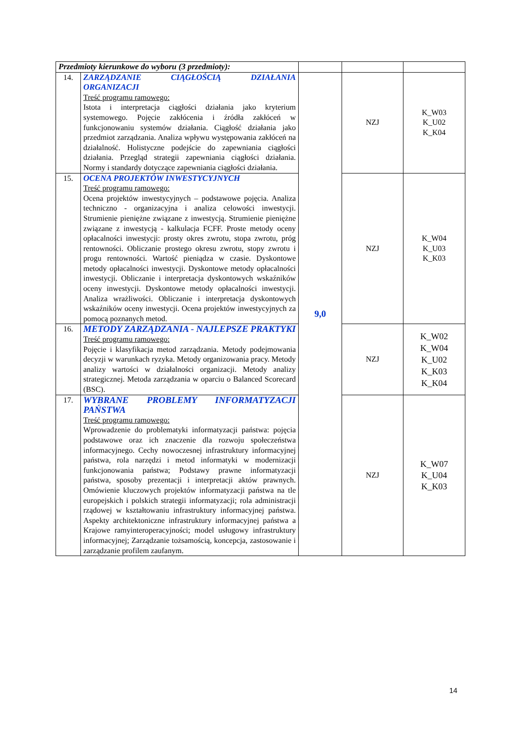| Przedmioty kierunkowe do wyboru (3 przedmioty): | | | | |
| 14. | ZARZĄDZANIE CIĄGŁOŚCIĄ DZIAŁANIA ORGANIZACJI Treść programu ramowego: Istota i interpretacja ciągłości działania jako kryterium systemowego. Pojęcie zakłócenia i źródła zakłóceń w funkcjonowaniu systemów działania. Ciągłość działania jako przedmiot zarządzania. Analiza wpływu występowania zakłóceń na działalność. Holistyczne podejście do zapewniania ciągłości działania. Przegląd strategii zapewniania ciągłości działania. Normy i standardy dotyczące zapewniania ciągłości działania. | 9,0 | NZJ | K_W03 K_U02 K_K04 |
| 15. | OCENA PROJEKTÓW INWESTYCYJNYCH Treść programu ramowego: Ocena projektów inwestycyjnych – podstawowe pojęcia. Analiza techniczno - organizacyjna i analiza celowości inwestycji. Strumienie pieniężne związane z inwestycją. Strumienie pieniężne związane z inwestycją - kalkulacja FCFF. Proste metody oceny opłacalności inwestycji: prosty okres zwrotu, stopa zwrotu, próg rentowności. Obliczanie prostego okresu zwrotu, stopy zwrotu i progu rentowności. Wartość pieniądza w czasie. Dyskontowe metody opłacalności inwestycji. Dyskontowe metody opłacalności inwestycji. Obliczanie i interpretacja dyskontowych wskaźników oceny inwestycji. Dyskontowe metody opłacalności inwestycji. Analiza wrażliwości. Obliczanie i interpretacja dyskontowych wskaźników oceny inwestycji. Ocena projektów inwestycyjnych za pomocą poznanych metod. | | NZJ | K_W04 K_U03 K_K03 |
| 16. | METODY ZARZĄDZANIA - NAJLEPSZE PRAKTYKI Treść programu ramowego: Pojęcie i klasyfikacja metod zarządzania. Metody podejmowania decyzji w warunkach ryzyka. Metody organizowania pracy. Metody analizy wartości w działalności organizacji. Metody analizy strategicznej. Metoda zarządzania w oparciu o Balanced Scorecard (BSC). | | NZJ | K_W02 K_W04 K_U02 K_K03 K_K04 |
| 17. | WYBRANE PROBLEMY INFORMATYZACJI PAŃSTWA Treść programu ramowego: Wprowadzenie do problematyki informatyzacji państwa: pojęcia podstawowe oraz ich znaczenie dla rozwoju społeczeństwa informacyjnego. Cechy nowoczesnej infrastruktury informacyjnej państwa, rola narzędzi i metod informatyki w modernizacji funkcjonowania państwa; Podstawy prawne informatyzacji państwa, sposoby prezentacji i interpretacji aktów prawnych. Omówienie kluczowych projektów informatyzacji państwa na tle europejskich i polskich strategii informatyzacji; rola administracji rządowej w kształtowaniu infrastruktury informacyjnej państwa. Aspekty architektoniczne infrastruktury informacyjnej państwa a Krajowe ramyinteroperacyjności; model usługowy infrastruktury informacyjnej; Zarządzanie tożsamością, koncepcja, zastosowanie i zarządzanie profilem zaufanym. | | NZJ | K_W07 K_U04 K_K03 |
14